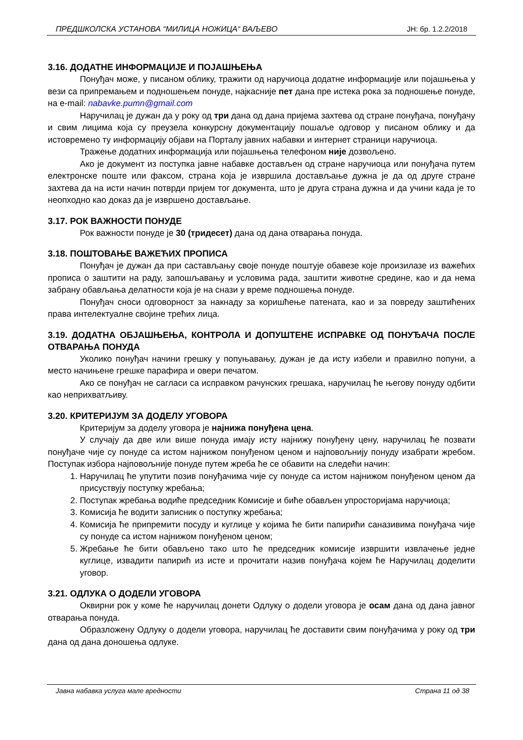ПРЕДШКОЛСКА УСТАНОВА “МИЛИЦА НОЖИЦА“ ВАЉЕВО ЈН: бр. 1.2.2/2018
3.16. ДОДАТНЕ ИНФОРМАЦИЈЕ И ПОЈАШЊЕЊА
Понуђач може, у писаном облику, тражити од наручиоца додатне информације или појашњења у вези са припремањем и подношењем понуде, најкасније пет дана пре истека рока за подношење понуде, на e-mail: nabavke.pumn@gmail.com
Наручилац је дужан да у року од три дана од дана пријема захтева од стране понуђача, понуђачу и свим лицима која су преузела конкурсну документацију пошаље одговор у писаном облику и да истовремено ту информацију објави на Порталу јавних набавки и интернет страници наручиоца.
Тражење додатних информација или појашњења телефоном није дозвољено.
Ако је документ из поступка јавне набавке достављен од стране наручиоца или понуђача путем електронске поште или факсом, страна која је извршила достављање дужна је да од друге стране захтева да на исти начин потврди пријем тог документа, што је друга страна дужна и да учини када је то неопходно као доказ да је извршено достављање.
3.17. РОК ВАЖНОСТИ ПОНУДЕ
Рок важности понуде је 30 (тридесет) дана од дана отварања понуда.
3.18. ПОШТОВАЊЕ ВАЖЕЋИХ ПРОПИСА
Понуђач је дужан да при састављању своје понуде поштује обавезе које произилазе из важећих прописа о заштити на раду, запошљавању и условима рада, заштити животне средине, као и да нема забрану обављања делатности која је на снази у време подношења понуде.
Понуђач сноси одговорност за накнаду за коришћење патената, као и за повреду заштићених права интелектуалне својине трећих лица.
3.19. ДОДАТНА ОБЈАШЊЕЊА, КОНТРОЛА И ДОПУШТЕНЕ ИСПРАВКЕ ОД ПОНУЂАЧА ПОСЛЕ ОТВАРАЊА ПОНУДА
Уколико понуђач начини грешку у попуњавању, дужан је да исту избели и правилно попуни, а место начињене грешке парафира и овери печатом.
Ако се понуђач не сагласи са исправком рачунских грешака, наручилац ће његову понуду одбити као неприхватљиву.
3.20. КРИТЕРИЈУМ ЗА ДОДЕЛУ УГОВОРА
Критеријум за доделу уговора је најнижа понуђена цена.
У случају да две или више понуда имају исту најнижу понуђену цену, наручилац ће позвати понуђаче чије су понуде са истом најнижом понуђеном ценом и најповољнију понуду изабрати жребом. Поступак избора најповољније понуде путем жреба ће се обавити на следећи начин:
1. Наручилац ће упутити позив понуђачима чије су понуде са истом најнижом понуђеном ценом да присуствују поступку жребања;
2. Поступак жребања водиће председник Комисије и биће обављен упросторијама наручиоца;
3. Комисија ће водити записник о поступку жребања;
4. Комисија ће припремити посуду и куглице у којима ће бити папирићи саназивима понуђача чије су понуде са истом најнижом понуђеном ценом;
5. Жребање ће бити обављено тако што ће председник комисије извршити извлачење једне куглице, извадити папирић из исте и прочитати назив понуђача којем ће Наручилац доделити уговор.
3.21. ОДЛУКА О ДОДЕЛИ УГОВОРА
Оквирни рок у коме ће наручилац донети Одлуку о додели уговора је осам дана од дана јавног отварања понуда.
Образложену Одлуку о додели уговора, наручилац ће доставити свим понуђачима у року од три дана од дана доношења одлуке.
Јавна набавка услуга мале вредности Страна 11 од 38